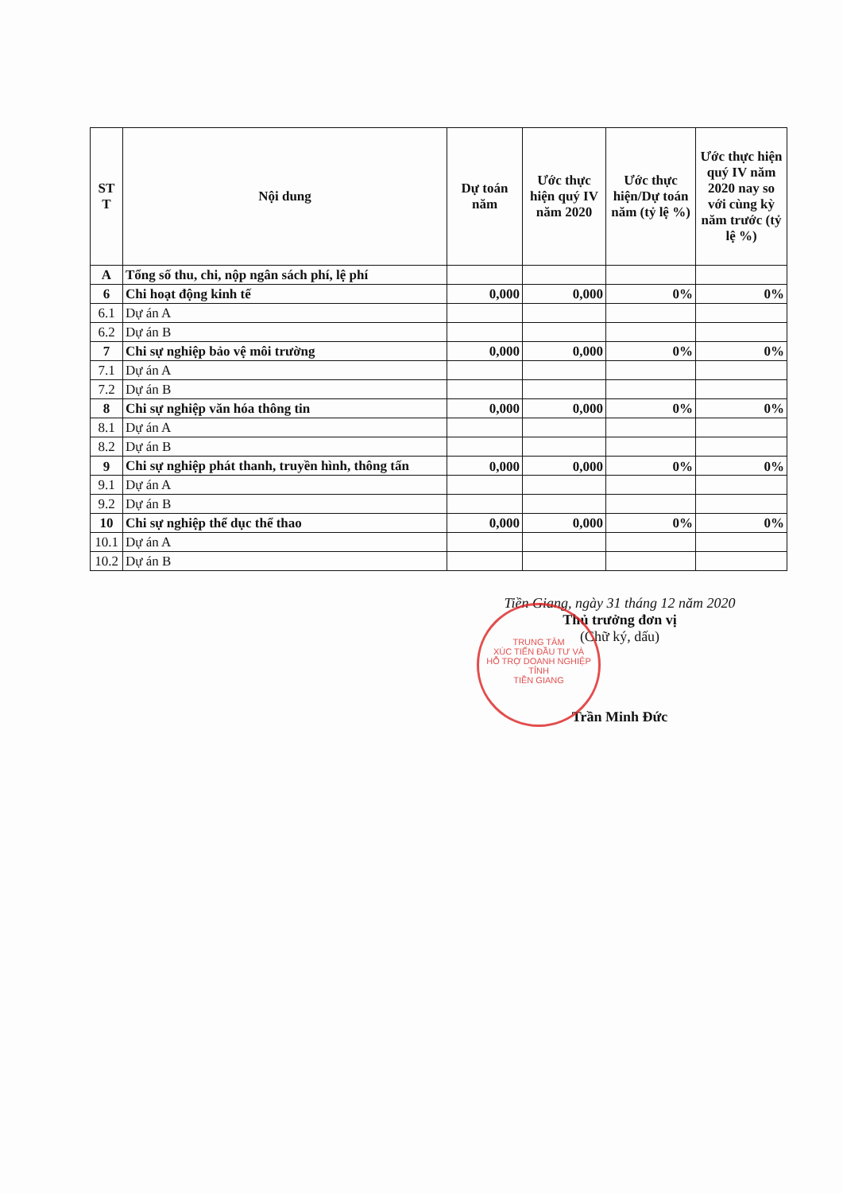| ST T | Nội dung | Dự toán năm | Ước thực hiện quý IV năm 2020 | Ước thực hiện/Dự toán năm (tỷ lệ %) | Ước thực hiện quý IV năm 2020 nay so với cùng kỳ năm trước (tỷ lệ %) |
| --- | --- | --- | --- | --- | --- |
| A | Tổng số thu, chi, nộp ngân sách phí, lệ phí | | | | |
| 6 | Chi hoạt động kinh tế | 0,000 | 0,000 | 0% | 0% |
| 6.1 | Dự án A | | | | |
| 6.2 | Dự án B | | | | |
| 7 | Chi sự nghiệp bảo vệ môi trường | 0,000 | 0,000 | 0% | 0% |
| 7.1 | Dự án A | | | | |
| 7.2 | Dự án B | | | | |
| 8 | Chi sự nghiệp văn hóa thông tin | 0,000 | 0,000 | 0% | 0% |
| 8.1 | Dự án A | | | | |
| 8.2 | Dự án B | | | | |
| 9 | Chi sự nghiệp phát thanh, truyền hình, thông tấn | 0,000 | 0,000 | 0% | 0% |
| 9.1 | Dự án A | | | | |
| 9.2 | Dự án B | | | | |
| 10 | Chi sự nghiệp thể dục thể thao | 0,000 | 0,000 | 0% | 0% |
| 10.1 | Dự án A | | | | |
| 10.2 | Dự án B | | | | |
TRUNG TÂM
XÚC TIẾN ĐẦU TƯ VÀ
HỖ TRỢ DOANH NGHIỆP
TỈNH
TIỀN GIANG
Tiền Giang, ngày 31 tháng 12 năm 2020
Thủ trưởng đơn vị
(Chữ ký, dấu)
Trần Minh Đức